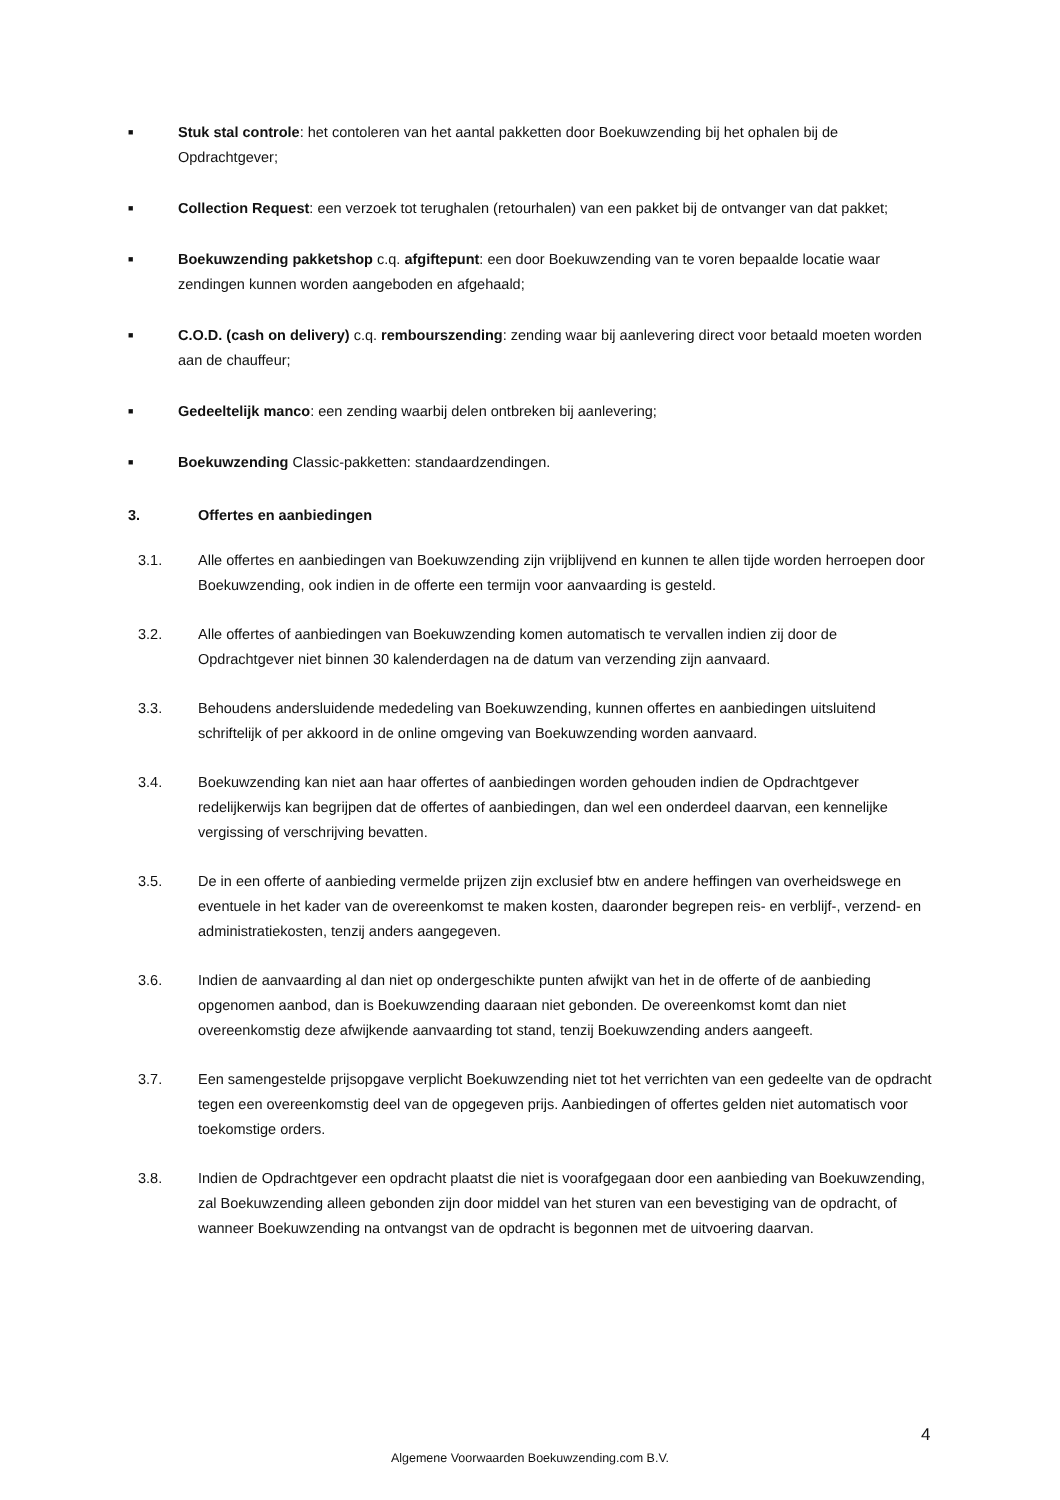■
Stuk stal controle: het contoleren van het aantal pakketten door Boekuwzending bij het ophalen bij de Opdrachtgever;
■
Collection Request: een verzoek tot terughalen (retourhalen) van een pakket bij de ontvanger van dat pakket;
■
Boekuwzending pakketshop c.q. afgiftepunt: een door Boekuwzending van te voren bepaalde locatie waar zendingen kunnen worden aangeboden en afgehaald;
■
C.O.D. (cash on delivery) c.q. rembourszending: zending waar bij aanlevering direct voor betaald moeten worden aan de chauffeur;
■
Gedeeltelijk manco: een zending waarbij delen ontbreken bij aanlevering;
■
Boekuwzending Classic-pakketten: standaardzendingen.
3. Offertes en aanbiedingen
3.1. Alle offertes en aanbiedingen van Boekuwzending zijn vrijblijvend en kunnen te allen tijde worden herroepen door Boekuwzending, ook indien in de offerte een termijn voor aanvaarding is gesteld.
3.2. Alle offertes of aanbiedingen van Boekuwzending komen automatisch te vervallen indien zij door de Opdrachtgever niet binnen 30 kalenderdagen na de datum van verzending zijn aanvaard.
3.3. Behoudens andersluidende mededeling van Boekuwzending, kunnen offertes en aanbiedingen uitsluitend schriftelijk of per akkoord in de online omgeving van Boekuwzending worden aanvaard.
3.4. Boekuwzending kan niet aan haar offertes of aanbiedingen worden gehouden indien de Opdrachtgever redelijkerwijs kan begrijpen dat de offertes of aanbiedingen, dan wel een onderdeel daarvan, een kennelijke vergissing of verschrijving bevatten.
3.5. De in een offerte of aanbieding vermelde prijzen zijn exclusief btw en andere heffingen van overheidswege en eventuele in het kader van de overeenkomst te maken kosten, daaronder begrepen reis- en verblijf-, verzend- en administratiekosten, tenzij anders aangegeven.
3.6. Indien de aanvaarding al dan niet op ondergeschikte punten afwijkt van het in de offerte of de aanbieding opgenomen aanbod, dan is Boekuwzending daaraan niet gebonden. De overeenkomst komt dan niet overeenkomstig deze afwijkende aanvaarding tot stand, tenzij Boekuwzending anders aangeeft.
3.7. Een samengestelde prijsopgave verplicht Boekuwzending niet tot het verrichten van een gedeelte van de opdracht tegen een overeenkomstig deel van de opgegeven prijs. Aanbiedingen of offertes gelden niet automatisch voor toekomstige orders.
3.8. Indien de Opdrachtgever een opdracht plaatst die niet is voorafgegaan door een aanbieding van Boekuwzending, zal Boekuwzending alleen gebonden zijn door middel van het sturen van een bevestiging van de opdracht, of wanneer Boekuwzending na ontvangst van de opdracht is begonnen met de uitvoering daarvan.
4
Algemene Voorwaarden Boekuwzending.com B.V.